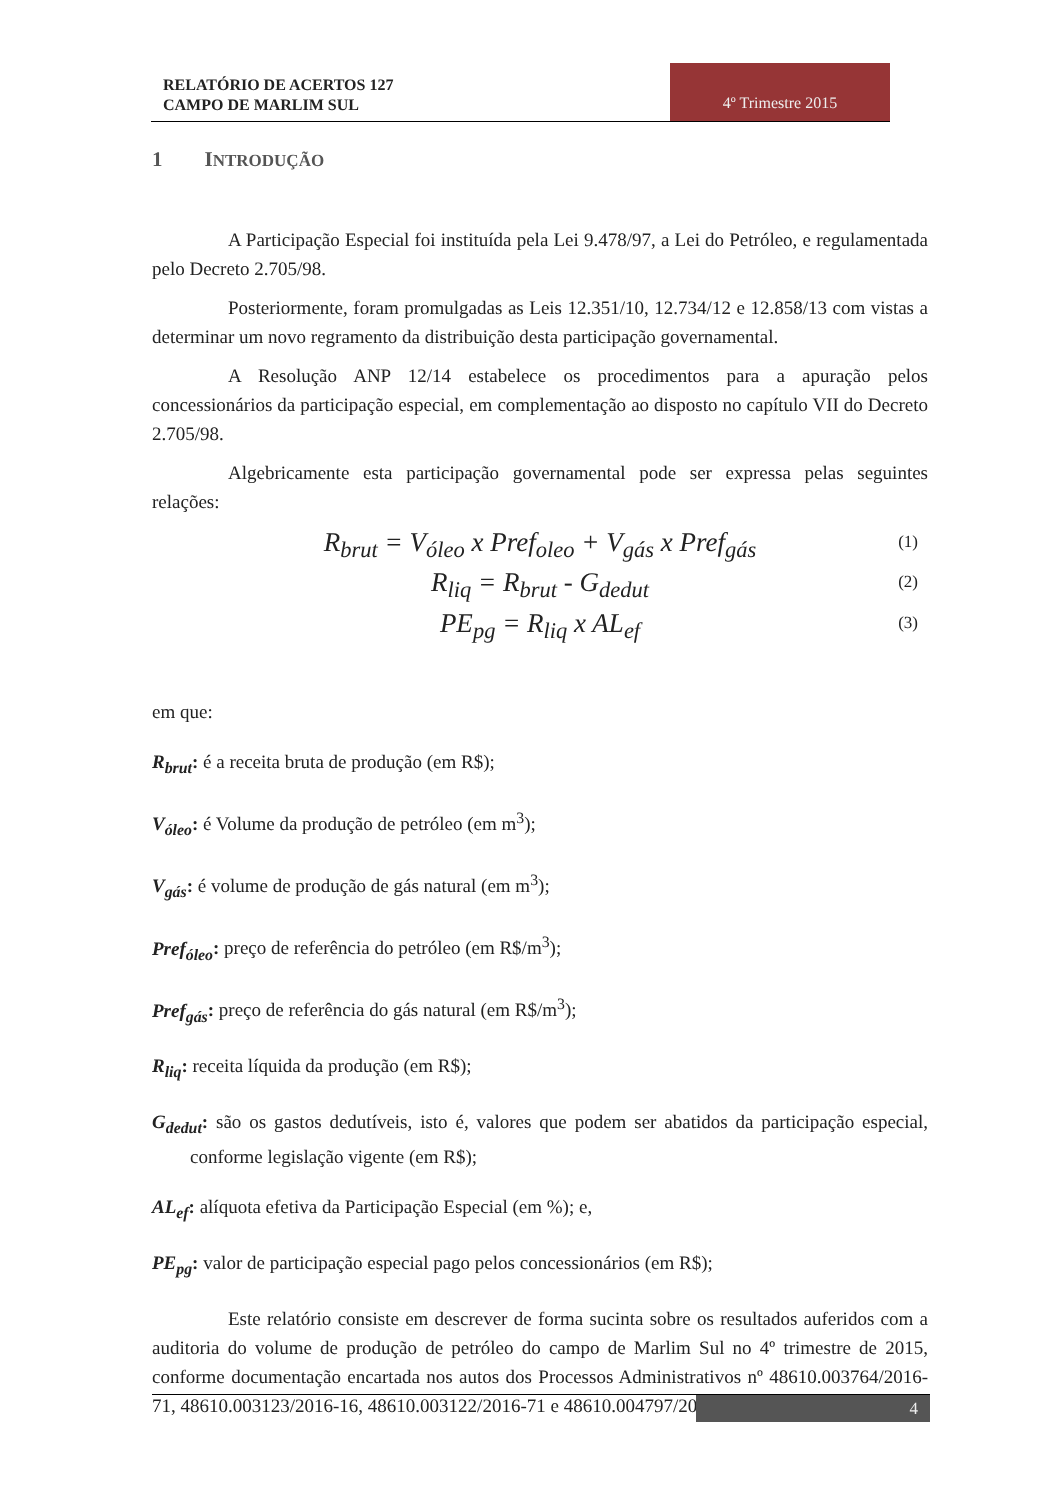RELATÓRIO DE ACERTOS 127
CAMPO DE MARLIM SUL
4º Trimestre 2015
1 INTRODUÇÃO
A Participação Especial foi instituída pela Lei 9.478/97, a Lei do Petróleo, e regulamentada pelo Decreto 2.705/98.
Posteriormente, foram promulgadas as Leis 12.351/10, 12.734/12 e 12.858/13 com vistas a determinar um novo regramento da distribuição desta participação governamental.
A Resolução ANP 12/14 estabelece os procedimentos para a apuração pelos concessionários da participação especial, em complementação ao disposto no capítulo VII do Decreto 2.705/98.
Algebricamente esta participação governamental pode ser expressa pelas seguintes relações:
R<sub>brut</sub> = V<sub>óleo</sub> x Pref<sub>oleo</sub> + V<sub>gás</sub> x Pref<sub>gás</sub> (1)
R<sub>liq</sub> = R<sub>brut</sub> - G<sub>dedut</sub> (2)
PE<sub>pg</sub> = R<sub>liq</sub> x AL<sub>ef</sub> (3)
em que:
R<sub>brut</sub>: é a receita bruta de produção (em R$);
V<sub>óleo</sub>: é Volume da produção de petróleo (em m<sup>3</sup>);
V<sub>gás</sub>: é volume de produção de gás natural (em m<sup>3</sup>);
Pref<sub>óleo</sub>: preço de referência do petróleo (em R$/m<sup>3</sup>);
Pref<sub>gás</sub>: preço de referência do gás natural (em R$/m<sup>3</sup>);
R<sub>liq</sub>: receita líquida da produção (em R$);
G<sub>dedut</sub>: são os gastos dedutíveis, isto é, valores que podem ser abatidos da participação especial, conforme legislação vigente (em R$);
AL<sub>ef</sub>: alíquota efetiva da Participação Especial (em %); e,
PE<sub>pg</sub>: valor de participação especial pago pelos concessionários (em R$);
Este relatório consiste em descrever de forma sucinta sobre os resultados auferidos com a auditoria do volume de produção de petróleo do campo de Marlim Sul no 4º trimestre de 2015, conforme documentação encartada nos autos dos Processos Administrativos nº 48610.003764/2016-71, 48610.003123/2016-16, 48610.003122/2016-71 e 48610.004797/2016-38.
4